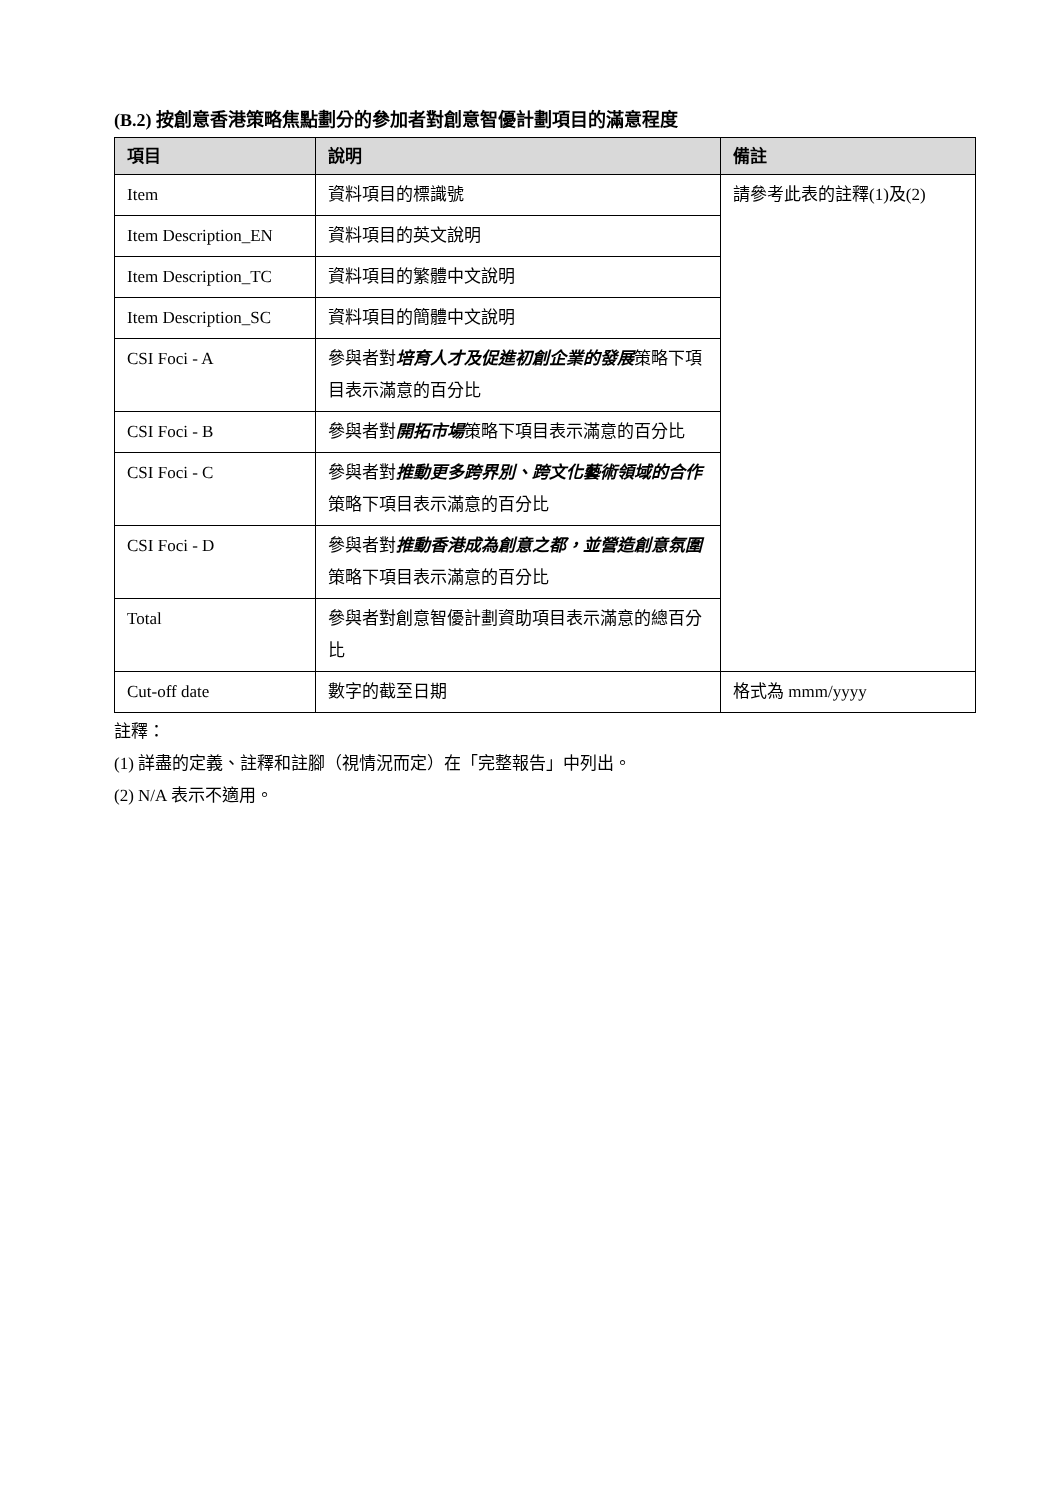(B.2) 按創意香港策略焦點劃分的參加者對創意智優計劃項目的滿意程度
| 項目 | 說明 | 備註 |
| --- | --- | --- |
| Item | 資料項目的標識號 | 請參考此表的註釋(1)及(2) |
| Item Description_EN | 資料項目的英文說明 | |
| Item Description_TC | 資料項目的繁體中文說明 | |
| Item Description_SC | 資料項目的簡體中文說明 | |
| CSI Foci - A | 參與者對 培育人才及促進初創企業的發展 策略下項目表示滿意的百分比 | |
| CSI Foci - B | 參與者對 開拓市場 策略下項目表示滿意的百分比 | |
| CSI Foci - C | 參與者對 推動更多跨界別、跨文化藝術領域的合作 策略下項目表示滿意的百分比 | |
| CSI Foci - D | 參與者對 推動香港成為創意之都，並營造創意氛圍 策略下項目表示滿意的百分比 | |
| Total | 參與者對創意智優計劃資助項目表示滿意的總百分比 | |
| Cut-off date | 數字的截至日期 | 格式為 mmm/yyyy |
註釋：
(1) 詳盡的定義、註釋和註腳（視情況而定）在「完整報告」中列出。
(2) N/A 表示不適用。